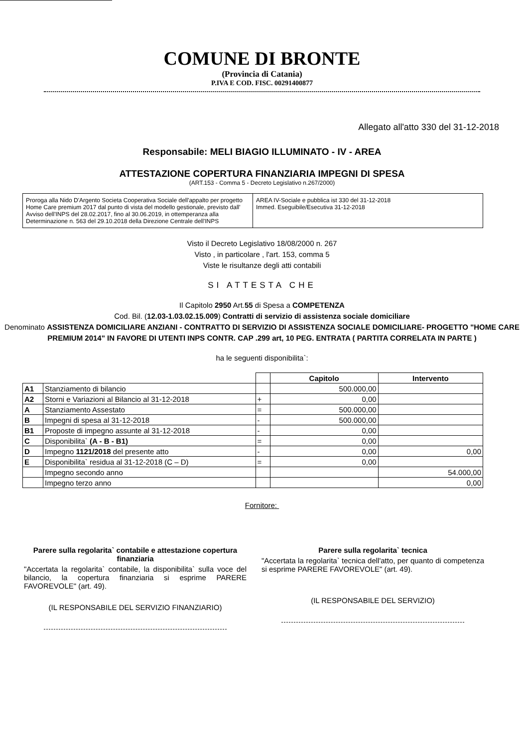COMUNE DI BRONTE
(Provincia di Catania)
P.IVA E COD. FISC. 00291400877
Allegato all'atto 330 del 31-12-2018
Responsabile: MELI BIAGIO ILLUMINATO - IV - AREA
ATTESTAZIONE COPERTURA FINANZIARIA IMPEGNI DI SPESA
(ART.153 - Comma 5 - Decreto Legislativo n.267/2000)
Proroga alla Nido D'Argento Societa Cooperativa Sociale dell'appalto per progetto Home Care premium 2017 dal punto di vista del modello gestionale, previsto dall' Avviso dell'INPS del 28.02.2017, fino al 30.06.2019, in ottemperanza alla Determinazione n. 563 del 29.10.2018 della Direzione Centrale dell'INPS
AREA IV-Sociale e pubblica ist 330 del 31-12-2018
Immed. Eseguibile/Esecutiva 31-12-2018
Visto il Decreto Legislativo 18/08/2000 n. 267
Visto , in particolare , l'art. 153, comma 5
Viste le risultanze degli atti contabili
SI ATTESTA CHE
Il Capitolo 2950 Art.55 di Spesa a COMPETENZA
Cod. Bil. (12.03-1.03.02.15.009) Contratti di servizio di assistenza sociale domiciliare
Denominato ASSISTENZA DOMICILIARE ANZIANI - CONTRATTO DI SERVIZIO DI ASSISTENZA SOCIALE DOMICILIARE- PROGETTO "HOME CARE PREMIUM 2014" IN FAVORE DI UTENTI INPS CONTR. CAP .299 art, 10 PEG. ENTRATA ( PARTITA CORRELATA IN PARTE )
ha le seguenti disponibilita`:
| | | | Capitolo | Intervento |
| --- | --- | --- | --- | --- |
| A1 | Stanziamento di bilancio | | 500.000,00 | |
| A2 | Storni e Variazioni al Bilancio al 31-12-2018 | + | 0,00 | |
| A | Stanziamento Assestato | = | 500.000,00 | |
| B | Impegni di spesa al 31-12-2018 | - | 500.000,00 | |
| B1 | Proposte di impegno assunte al 31-12-2018 | - | 0,00 | |
| C | Disponibilita` (A - B - B1) | = | 0,00 | |
| D | Impegno 1121/2018 del presente atto | - | 0,00 | 0,00 |
| E | Disponibilita` residua al 31-12-2018 (C – D) | = | 0,00 | |
| | Impegno secondo anno | | | 54.000,00 |
| | Impegno terzo anno | | | 0,00 |
Fornitore:
Parere sulla regolarita` contabile e attestazione copertura finanziaria
"Accertata la regolarita` contabile, la disponibilita` sulla voce del bilancio, la copertura finanziaria si esprime PARERE FAVOREVOLE" (art. 49).
(IL RESPONSABILE DEL SERVIZIO FINANZIARIO)
Parere sulla regolarita` tecnica
"Accertata la regolarita` tecnica dell'atto, per quanto di competenza si esprime PARERE FAVOREVOLE" (art. 49).
(IL RESPONSABILE DEL SERVIZIO)